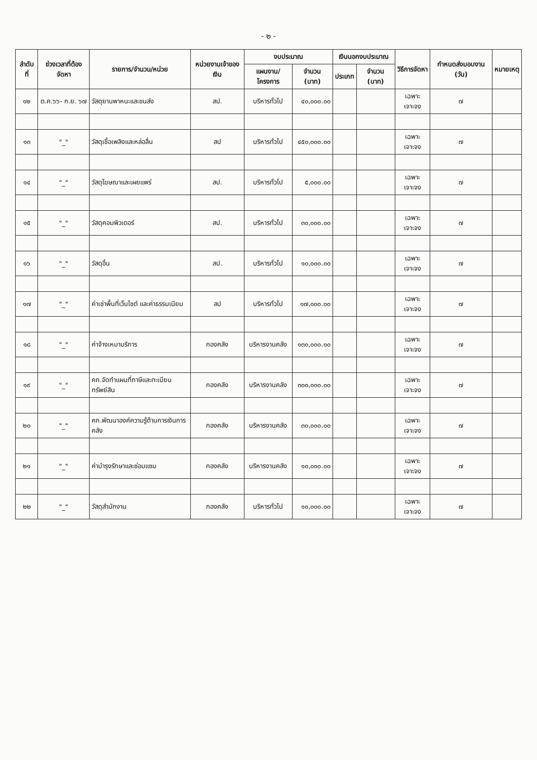- ๒ -
| ลำดับที่ | ช่วงเวลาที่ต้องจัดหา | รายการ/จำนวน/หน่วย | หน่วยงานเจ้าของเงิน | งบประมาณ | | เงินนอกงบประมาณ | | วิธีการจัดหา | กำหนดส่งมอบงาน (วัน) | หมายเหตุ |
| --- | --- | --- | --- | --- | --- | --- | --- | --- | --- | --- |
| | | | | แผนงาน/โครงการ | จำนวน (บาท) | ประเภท | จำนวน (บาท) | | | |
| ๑๒ | ต.ค.๖๖- ก.ย. ๖๗ | วัสดุยานพาหนะและขนส่ง | สป. | บริหารทั่วไป | ๔๐,๐๐๐.๐๐ | | | เฉพาะเจาะจง | ๗ | |
| ๑๓ | "_" | วัสดุเชื้อเพลิงและหล่อลื่น | สป | บริหารทั่วไป | ๔๕๐,๐๐๐.๐๐ | | | เฉพาะเจาะจง | ๗ | |
| ๑๔ | "_" | วัสดุโฆษณาและเผยแพร่ | สป. | บริหารทั่วไป | ๕,๐๐๐.๐๐ | | | เฉพาะเจาะจง | ๗ | |
| ๑๕ | "_" | วัสดุคอมพิวเตอร์ | สป. | บริหารทั่วไป | ๓๐,๐๐๐.๐๐ | | | เฉพาะเจาะจง | ๗ | |
| ๑๖ | "_" | วัสดุอื่น | สป. | บริหารทั่วไป | ๑๐,๐๐๐.๐๐ | | | เฉพาะเจาะจง | ๗ | |
| ๑๗ | "_" | ค่าเช่าพื้นที่เว็บไซต์ และค่าธรรมเนียม | สป | บริหารทั่วไป | ๑๗,๐๐๐.๐๐ | | | เฉพาะเจาะจง | ๗ | |
| ๑๘ | "_" | ค่าจ้างเหมาบริการ | กองคลัง | บริหารงานคลัง | ๑๓๐,๐๐๐.๐๐ | | | เฉพาะเจาะจง | ๗ | |
| ๑๙ | "_" | คก.จัดทำแผนที่ภาษีและทะเบียนทรัพย์สิน | กองคลัง | บริหารงานคลัง | ๓๐๐,๐๐๐.๐๐ | | | เฉพาะเจาะจง | ๗ | |
| ๒๐ | "_" | คก.พัฒนาองค์ความรู้ด้านการเงินการคลัง | กองคลัง | บริหารงานคลัง | ๓๐,๐๐๐.๐๐ | | | เฉพาะเจาะจง | ๗ | |
| ๒๑ | "_" | ค่าบำรุงรักษาและซ่อมแซม | กองคลัง | บริหารงานคลัง | ๑๐,๐๐๐.๐๐ | | | เฉพาะเจาะจง | ๗ | |
| ๒๒ | "_" | วัสดุสำนักงาน | กองคลัง | บริหารทั่วไป | ๑๐,๐๐๐.๐๐ | | | เฉพาะเจาะจง | ๗ | |